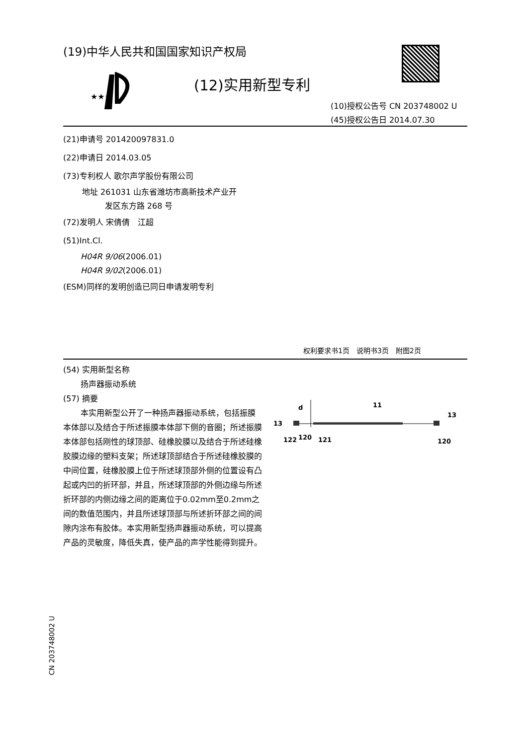(19)中华人民共和国国家知识产权局
★★★
(12)实用新型专利
(10)授权公告号 CN 203748002 U
(45)授权公告日 2014.07.30
(21)申请号 201420097831.0
(22)申请日 2014.03.05
(73)专利权人 歌尔声学股份有限公司
地址 261031 山东省潍坊市高新技术产业开
发区东方路 268 号
(72)发明人 宋倩倩　江超
(51)Int.Cl.
H04R 9/06(2006.01)
H04R 9/02(2006.01)
(ESM)同样的发明创造已同日申请发明专利
权利要求书1页　说明书3页　附图2页
(54) 实用新型名称
扬声器振动系统
(57) 摘要
本实用新型公开了一种扬声器振动系统，包括振膜本体部以及结合于所述振膜本体部下侧的音圈；所述振膜本体部包括刚性的球顶部、硅橡胶膜以及结合于所述硅橡胶膜边缘的塑料支架；所述球顶部结合于所述硅橡胶膜的中间位置，硅橡胶膜上位于所述球顶部外侧的位置设有凸起或内凹的折环部，并且，所述球顶部的外侧边缘与所述折环部的内侧边缘之间的距离位于0.02mm至0.2mm之间的数值范围内，并且所述球顶部与所述折环部之间的间隙内涂布有胶体。本实用新型扬声器振动系统，可以提高产品的灵敏度，降低失真，使产品的声学性能得到提升。
d
11
13
13
122
120
121
120
CN 203748002 U